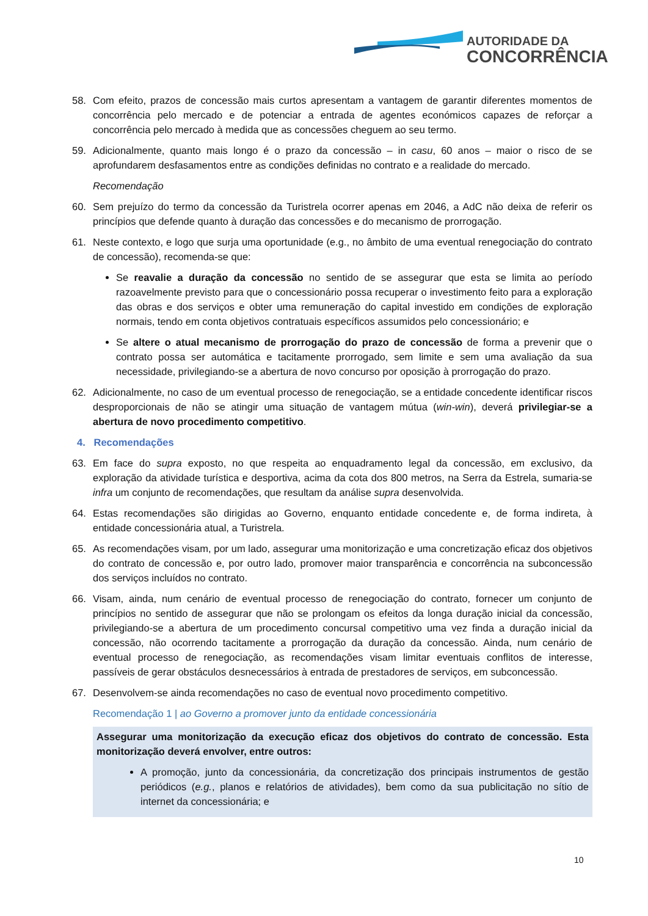AUTORIDADE DA
CONCORRÊNCIA
58. Com efeito, prazos de concessão mais curtos apresentam a vantagem de garantir diferentes momentos de concorrência pelo mercado e de potenciar a entrada de agentes económicos capazes de reforçar a concorrência pelo mercado à medida que as concessões cheguem ao seu termo.
59. Adicionalmente, quanto mais longo é o prazo da concessão – in casu, 60 anos – maior o risco de se aprofundarem desfasamentos entre as condições definidas no contrato e a realidade do mercado.
Recomendação
60. Sem prejuízo do termo da concessão da Turistrela ocorrer apenas em 2046, a AdC não deixa de referir os princípios que defende quanto à duração das concessões e do mecanismo de prorrogação.
61. Neste contexto, e logo que surja uma oportunidade (e.g., no âmbito de uma eventual renegociação do contrato de concessão), recomenda-se que:
Se reavalie a duração da concessão no sentido de se assegurar que esta se limita ao período razoavelmente previsto para que o concessionário possa recuperar o investimento feito para a exploração das obras e dos serviços e obter uma remuneração do capital investido em condições de exploração normais, tendo em conta objetivos contratuais específicos assumidos pelo concessionário; e
Se altere o atual mecanismo de prorrogação do prazo de concessão de forma a prevenir que o contrato possa ser automática e tacitamente prorrogado, sem limite e sem uma avaliação da sua necessidade, privilegiando-se a abertura de novo concurso por oposição à prorrogação do prazo.
62. Adicionalmente, no caso de um eventual processo de renegociação, se a entidade concedente identificar riscos desproporcionais de não se atingir uma situação de vantagem mútua (win-win), deverá privilegiar-se a abertura de novo procedimento competitivo.
4. Recomendações
63. Em face do supra exposto, no que respeita ao enquadramento legal da concessão, em exclusivo, da exploração da atividade turística e desportiva, acima da cota dos 800 metros, na Serra da Estrela, sumaria-se infra um conjunto de recomendações, que resultam da análise supra desenvolvida.
64. Estas recomendações são dirigidas ao Governo, enquanto entidade concedente e, de forma indireta, à entidade concessionária atual, a Turistrela.
65. As recomendações visam, por um lado, assegurar uma monitorização e uma concretização eficaz dos objetivos do contrato de concessão e, por outro lado, promover maior transparência e concorrência na subconcessão dos serviços incluídos no contrato.
66. Visam, ainda, num cenário de eventual processo de renegociação do contrato, fornecer um conjunto de princípios no sentido de assegurar que não se prolongam os efeitos da longa duração inicial da concessão, privilegiando-se a abertura de um procedimento concursal competitivo uma vez finda a duração inicial da concessão, não ocorrendo tacitamente a prorrogação da duração da concessão. Ainda, num cenário de eventual processo de renegociação, as recomendações visam limitar eventuais conflitos de interesse, passíveis de gerar obstáculos desnecessários à entrada de prestadores de serviços, em subconcessão.
67. Desenvolvem-se ainda recomendações no caso de eventual novo procedimento competitivo.
Recomendação 1 | ao Governo a promover junto da entidade concessionária
Assegurar uma monitorização da execução eficaz dos objetivos do contrato de concessão. Esta monitorização deverá envolver, entre outros:
A promoção, junto da concessionária, da concretização dos principais instrumentos de gestão periódicos (e.g., planos e relatórios de atividades), bem como da sua publicitação no sítio de internet da concessionária; e
10